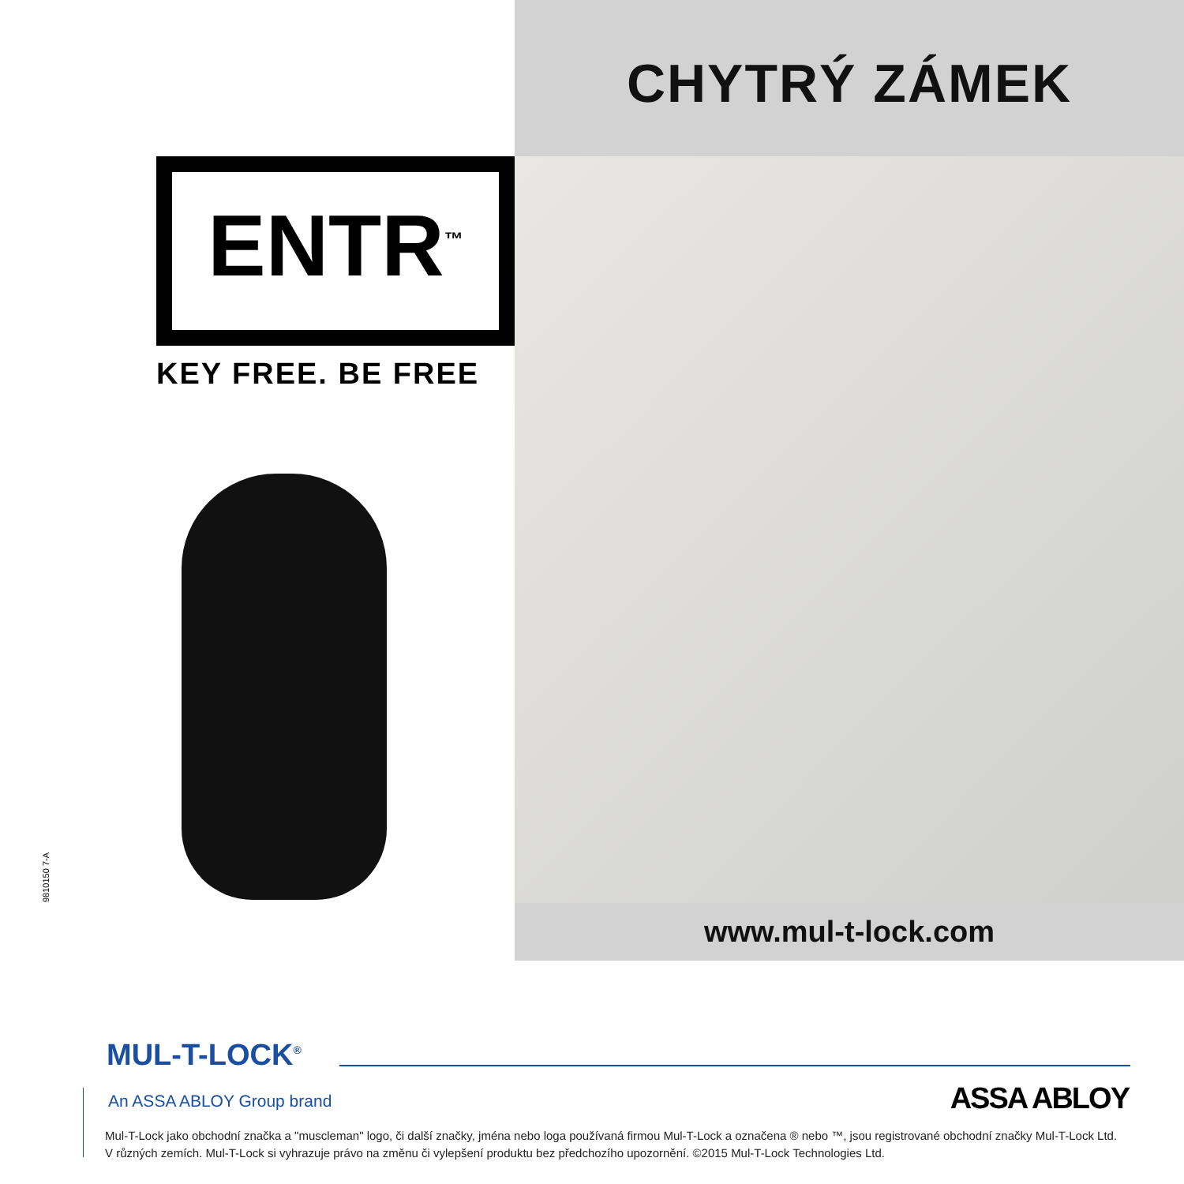ENTR<sup>™</sup>
KEY FREE. BE FREE
9810150 7-A
CHYTRÝ ZÁMEK
www.mul-t-lock.com
MUL-T-LOCK<sup>®</sup>
An ASSA ABLOY Group brand ASSA ABLOY
Mul-T-Lock jako obchodní značka a "muscleman" logo, či další značky, jména nebo loga používaná firmou Mul-T-Lock a označena ® nebo ™, jsou registrované obchodní značky Mul-T-Lock Ltd. V různých zemích. Mul-T-Lock si vyhrazuje právo na změnu či vylepšení produktu bez předchozího upozornění. ©2015 Mul-T-Lock Technologies Ltd.